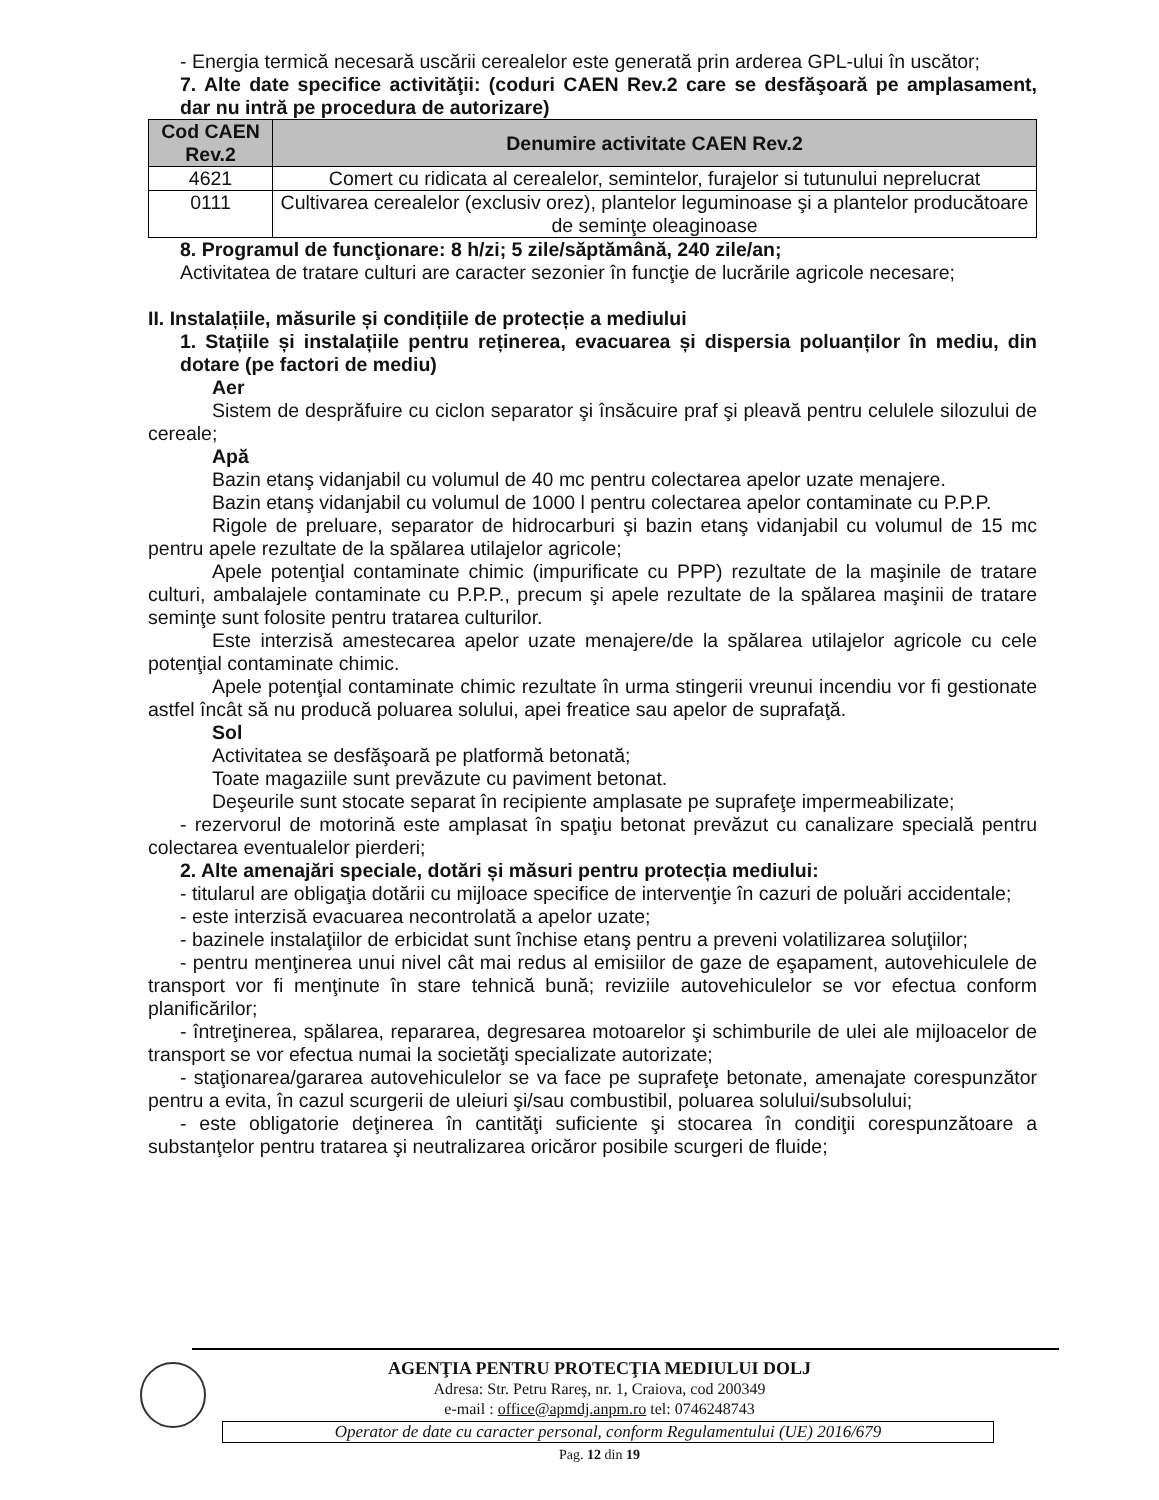- Energia termică necesară uscării cerealelor este generată prin arderea GPL-ului în uscător;
7. Alte date specifice activităţii: (coduri CAEN Rev.2 care se desfăşoară pe amplasament, dar nu intră pe procedura de autorizare)
| Cod CAEN Rev.2 | Denumire activitate CAEN Rev.2 |
| --- | --- |
| 4621 | Comert cu ridicata al cerealelor, semintelor, furajelor si tutunului neprelucrat |
| 0111 | Cultivarea cerealelor (exclusiv orez), plantelor leguminoase şi a plantelor producătoare de seminţe oleaginoase |
8. Programul de funcţionare: 8 h/zi; 5 zile/săptămână, 240 zile/an;
Activitatea de tratare culturi are caracter sezonier în funcţie de lucrările agricole necesare;
II. Instalațiile, măsurile și condițiile de protecție a mediului
1. Stațiile și instalațiile pentru reținerea, evacuarea și dispersia poluanților în mediu, din dotare (pe factori de mediu)
Aer
Sistem de desprăfuire cu ciclon separator şi însăcuire praf şi pleavă pentru celulele silozului de cereale;
Apă
Bazin etanş vidanjabil cu volumul de 40 mc pentru colectarea apelor uzate menajere.
Bazin etanş vidanjabil cu volumul de 1000 l pentru colectarea apelor contaminate cu P.P.P.
Rigole de preluare, separator de hidrocarburi şi bazin etanş vidanjabil cu volumul de 15 mc pentru apele rezultate de la spălarea utilajelor agricole;
Apele potenţial contaminate chimic (impurificate cu PPP) rezultate de la maşinile de tratare culturi, ambalajele contaminate cu P.P.P., precum şi apele rezultate de la spălarea maşinii de tratare seminţe sunt folosite pentru tratarea culturilor.
Este interzisă amestecarea apelor uzate menajere/de la spălarea utilajelor agricole cu cele potenţial contaminate chimic.
Apele potenţial contaminate chimic rezultate în urma stingerii vreunui incendiu vor fi gestionate astfel încât să nu producă poluarea solului, apei freatice sau apelor de suprafaţă.
Sol
Activitatea se desfăşoară pe platformă betonată;
Toate magaziile sunt prevăzute cu paviment betonat.
Deşeurile sunt stocate separat în recipiente amplasate pe suprafeţe impermeabilizate;
- rezervorul de motorină este amplasat în spaţiu betonat prevăzut cu canalizare specială pentru colectarea eventualelor pierderi;
2. Alte amenajări speciale, dotări și măsuri pentru protecția mediului:
- titularul are obligaţia dotării cu mijloace specifice de intervenţie în cazuri de poluări accidentale;
- este interzisă evacuarea necontrolată a apelor uzate;
- bazinele instalaţiilor de erbicidat sunt închise etanş pentru a preveni volatilizarea soluţiilor;
- pentru menţinerea unui nivel cât mai redus al emisiilor de gaze de eşapament, autovehiculele de transport vor fi menţinute în stare tehnică bună; reviziile autovehiculelor se vor efectua conform planificărilor;
- întreţinerea, spălarea, repararea, degresarea motoarelor şi schimburile de ulei ale mijloacelor de transport se vor efectua numai la societăţi specializate autorizate;
- staţionarea/gararea autovehiculelor se va face pe suprafeţe betonate, amenajate corespunzător pentru a evita, în cazul scurgerii de uleiuri şi/sau combustibil, poluarea solului/subsolului;
- este obligatorie deţinerea în cantităţi suficiente şi stocarea în condiţii corespunzătoare a substanţelor pentru tratarea şi neutralizarea oricăror posibile scurgeri de fluide;
AGENŢIA PENTRU PROTECŢIA MEDIULUI DOLJ
Adresa: Str. Petru Rareş, nr. 1, Craiova, cod 200349
e-mail : office@apmdj.anpm.ro tel: 0746248743
Operator de date cu caracter personal, conform Regulamentului (UE) 2016/679
Pag. 12 din 19